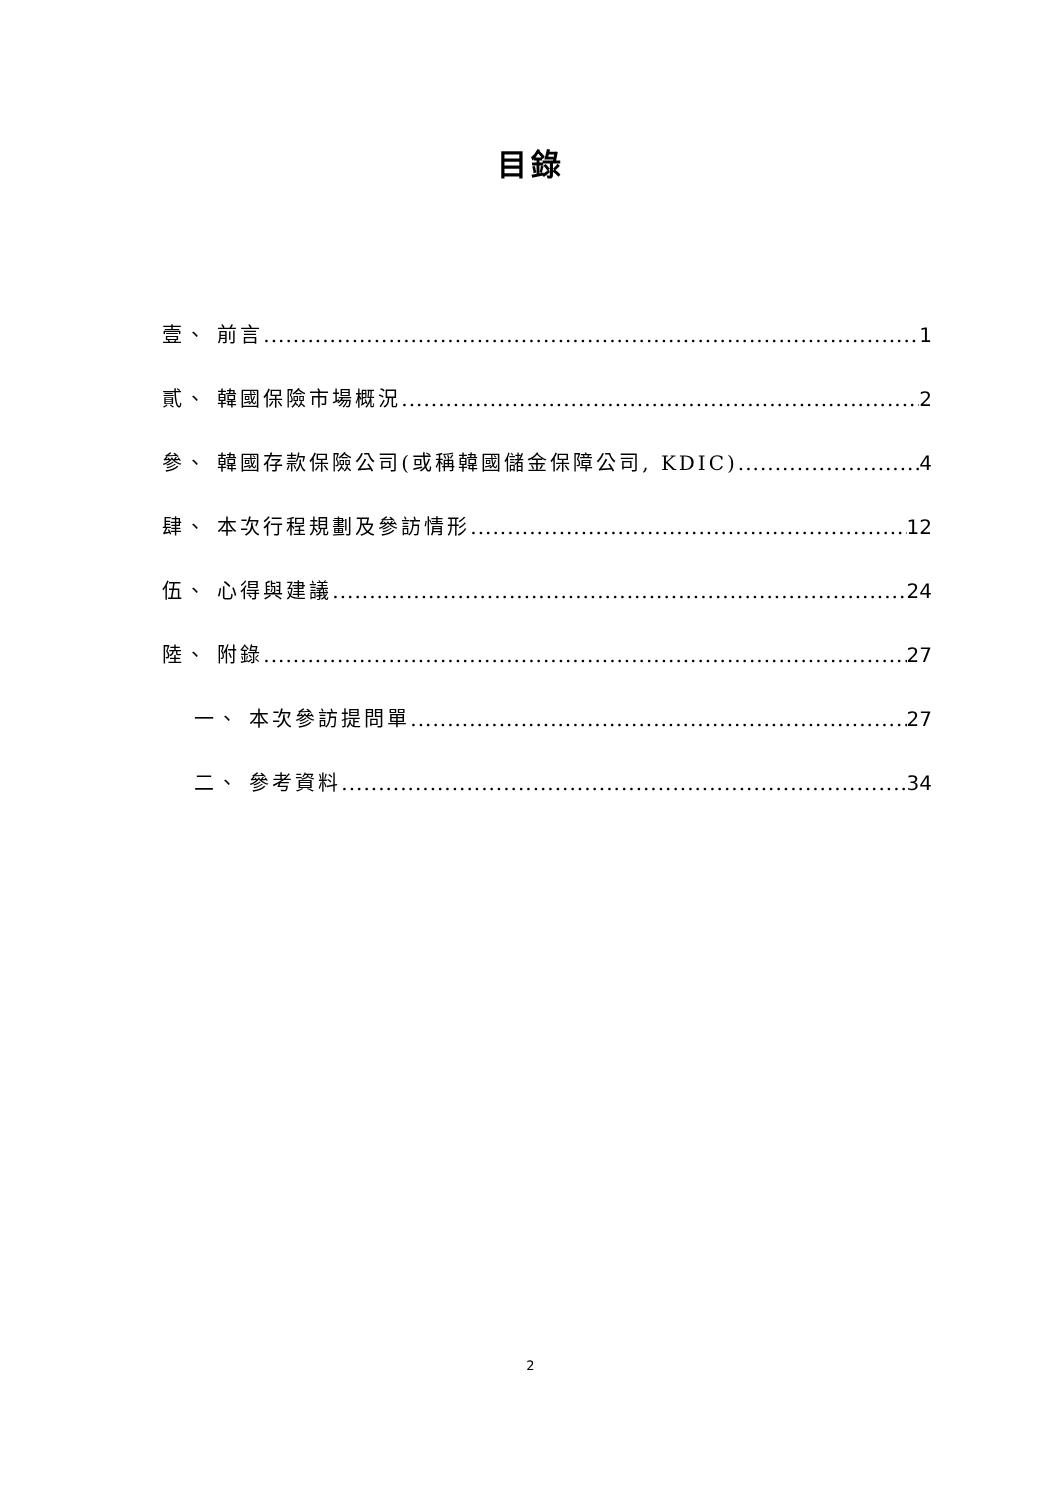目錄
壹、 前言 1
貳、 韓國保險市場概況 2
參、 韓國存款保險公司(或稱韓國儲金保障公司, KDIC) 4
肆、 本次行程規劃及參訪情形 12
伍、 心得與建議 24
陸、 附錄 27
一、 本次參訪提問單 27
二、 參考資料 34
2